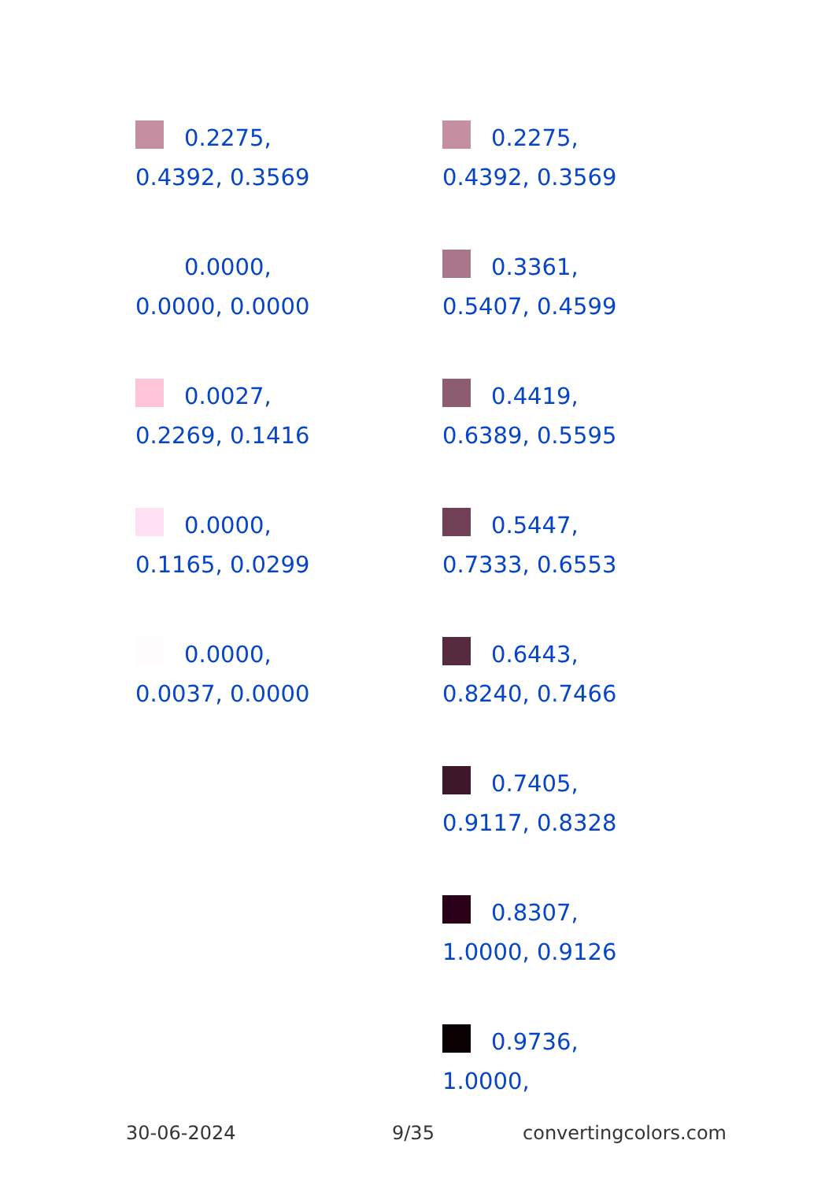0.2275, 0.4392, 0.3569
0.0000, 0.0000, 0.0000
0.0027, 0.2269, 0.1416
0.0000, 0.1165, 0.0299
0.0000, 0.0037, 0.0000
0.2275, 0.4392, 0.3569
0.3361, 0.5407, 0.4599
0.4419, 0.6389, 0.5595
0.5447, 0.7333, 0.6553
0.6443, 0.8240, 0.7466
0.7405, 0.9117, 0.8328
0.8307, 1.0000, 0.9126
0.9736, 1.0000,
30-06-2024 9/35 convertingcolors.com